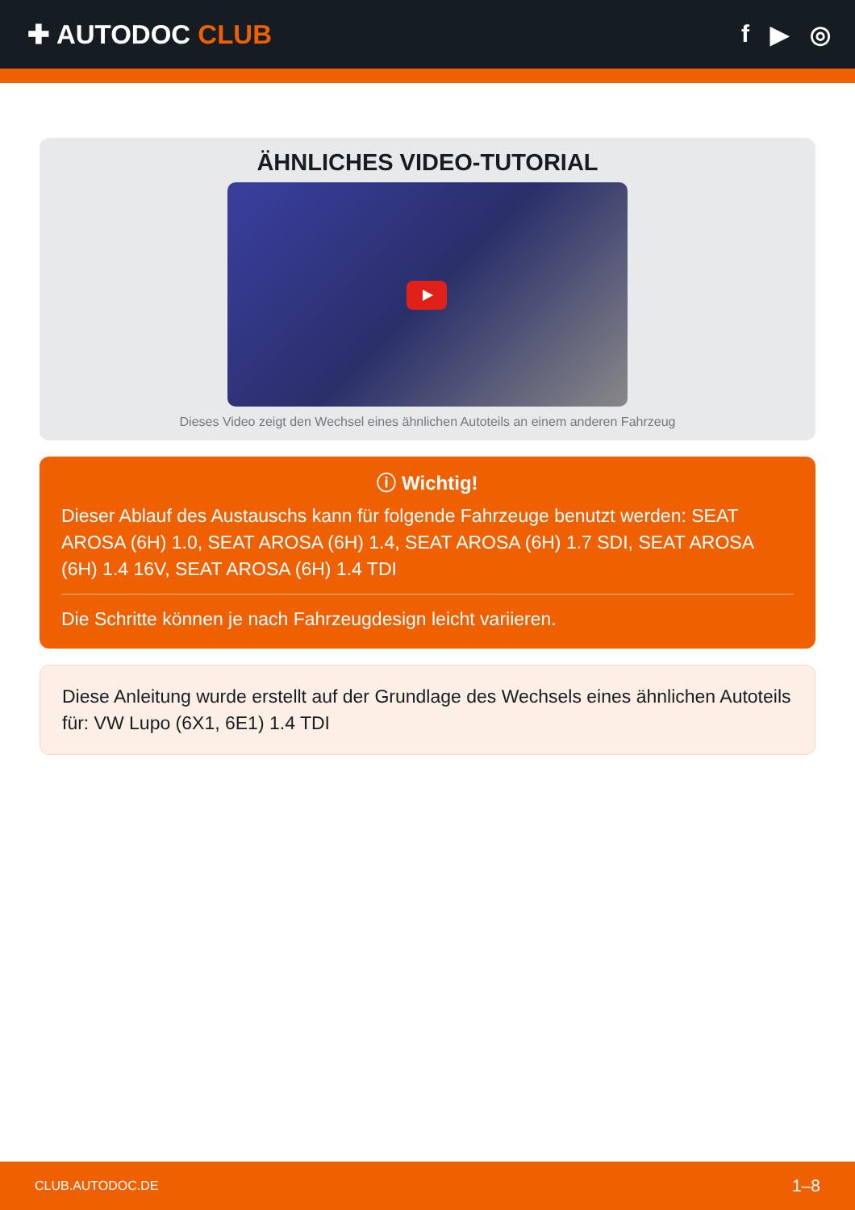✚ AUTODOC CLUB f ▶ ◎
ÄHNLICHES VIDEO-TUTORIAL
Dieses Video zeigt den Wechsel eines ähnlichen Autoteils an einem anderen Fahrzeug
ⓘ Wichtig!
Dieser Ablauf des Austauschs kann für folgende Fahrzeuge benutzt werden: SEAT AROSA (6H) 1.0, SEAT AROSA (6H) 1.4, SEAT AROSA (6H) 1.7 SDI, SEAT AROSA (6H) 1.4 16V, SEAT AROSA (6H) 1.4 TDI
Die Schritte können je nach Fahrzeugdesign leicht variieren.
Diese Anleitung wurde erstellt auf der Grundlage des Wechsels eines ähnlichen Autoteils für: VW Lupo (6X1, 6E1) 1.4 TDI
CLUB.AUTODOC.DE 1–8